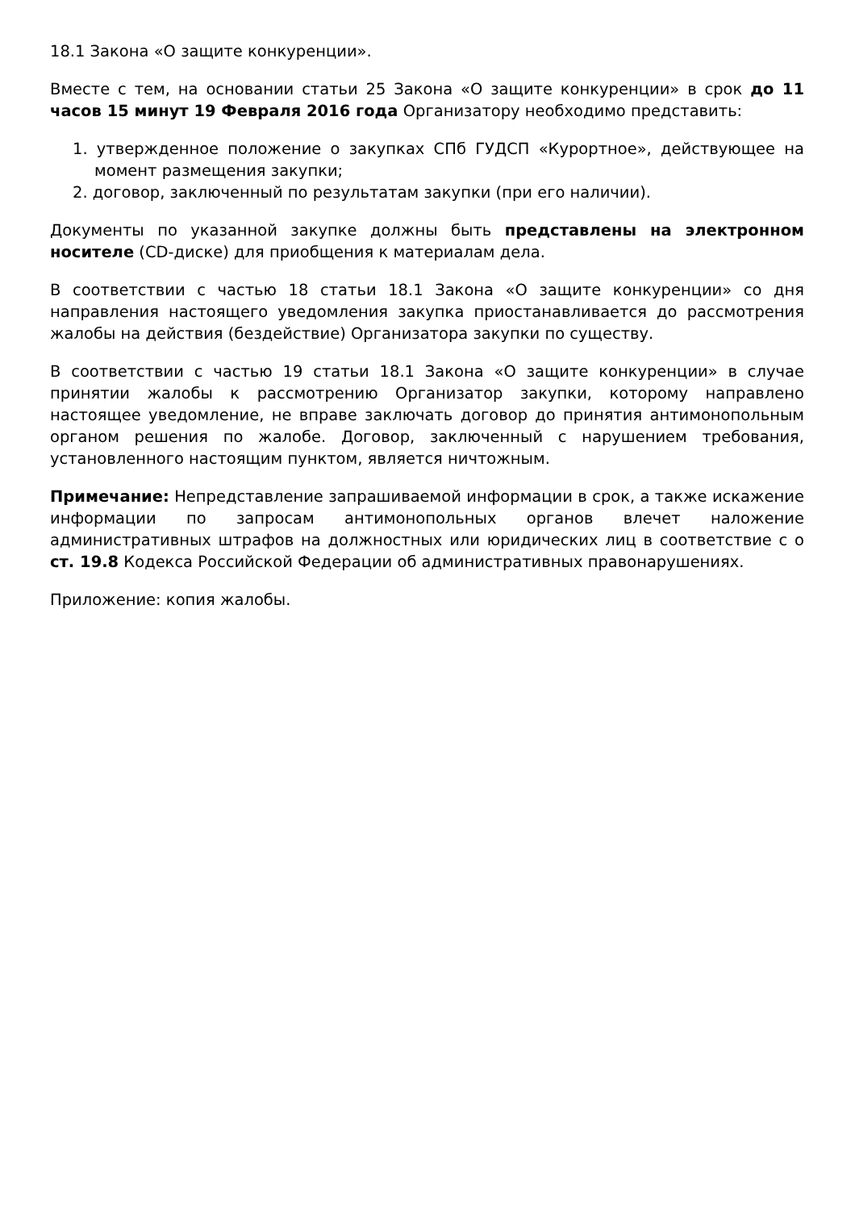18.1 Закона «О защите конкуренции».
Вместе с тем, на основании статьи 25 Закона «О защите конкуренции» в срок до 11 часов 15 минут 19 Февраля 2016 года Организатору необходимо представить:
1. утвержденное положение о закупках СПб ГУДСП «Курортное», действующее на момент размещения закупки;
2. договор, заключенный по результатам закупки (при его наличии).
Документы по указанной закупке должны быть представлены на электронном носителе (CD-диске) для приобщения к материалам дела.
В соответствии с частью 18 статьи 18.1 Закона «О защите конкуренции» со дня направления настоящего уведомления закупка приостанавливается до рассмотрения жалобы на действия (бездействие) Организатора закупки по существу.
В соответствии с частью 19 статьи 18.1 Закона «О защите конкуренции» в случае принятии жалобы к рассмотрению Организатор закупки, которому направлено настоящее уведомление, не вправе заключать договор до принятия антимонопольным органом решения по жалобе. Договор, заключенный с нарушением требования, установленного настоящим пунктом, является ничтожным.
Примечание: Непредставление запрашиваемой информации в срок, а также искажение информации по запросам антимонопольных органов влечет наложение административных штрафов на должностных или юридических лиц в соответствие с о ст. 19.8 Кодекса Российской Федерации об административных правонарушениях.
Приложение: копия жалобы.